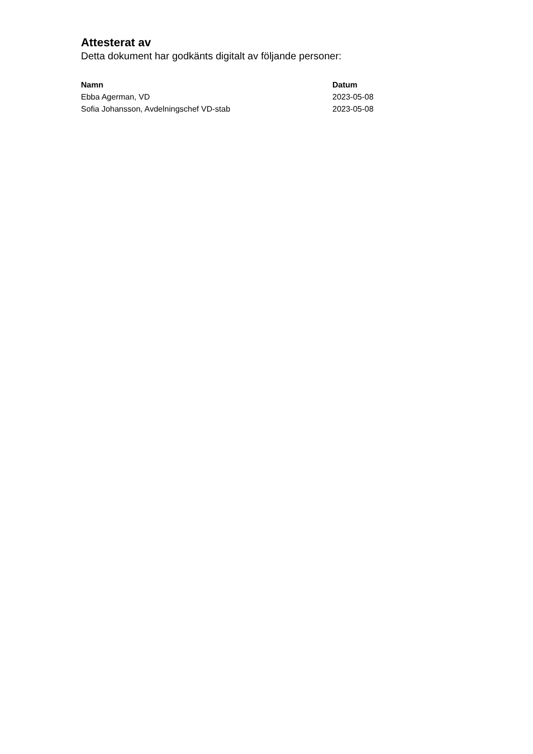Attesterat av
Detta dokument har godkänts digitalt av följande personer:
| Namn | Datum |
| --- | --- |
| Ebba Agerman, VD | 2023-05-08 |
| Sofia Johansson, Avdelningschef VD-stab | 2023-05-08 |